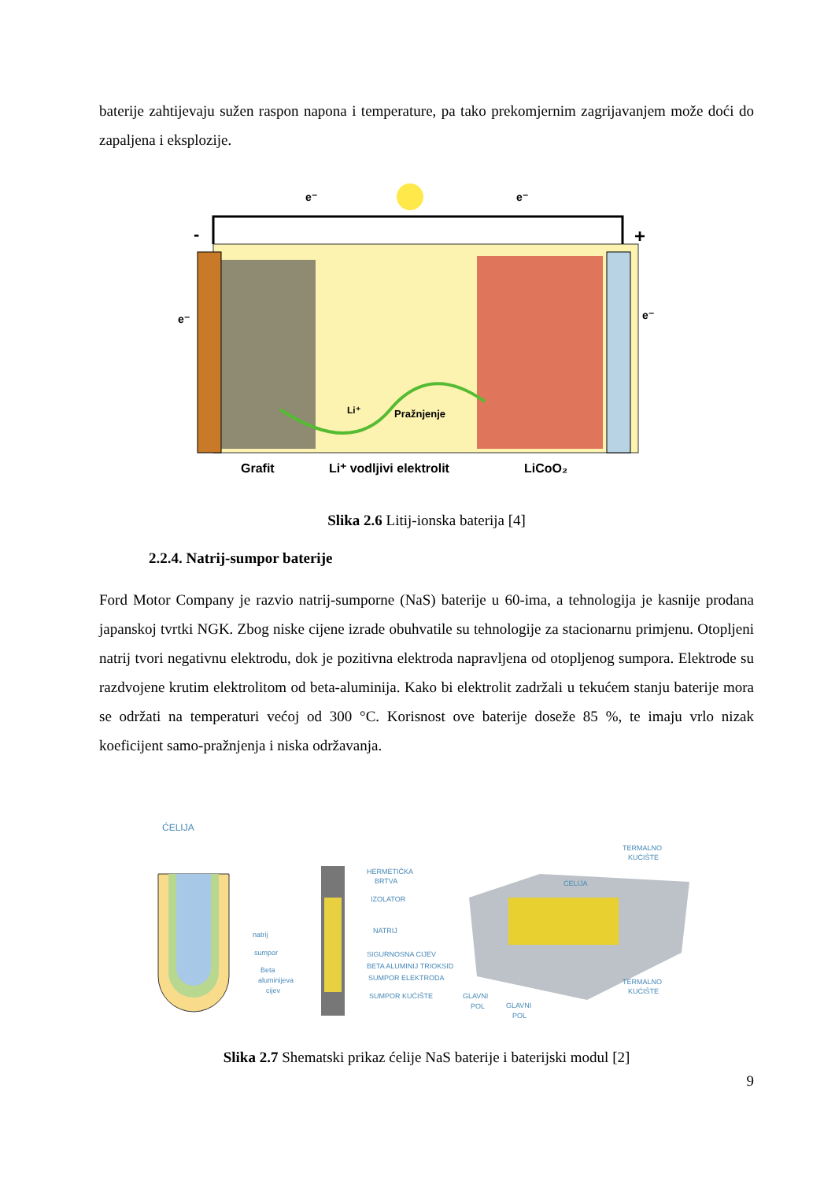baterije zahtijevaju sužen raspon napona i temperature, pa tako prekomjernim zagrijavanjem može doći do zapaljena i eksplozije.
-
+
e⁻
e⁻
e⁻
e⁻
Li⁺
Pražnjenje
Grafit
Li⁺ vodljivi elektrolit
LiCoO₂
Slika 2.6 Litij-ionska baterija [4]
2.2.4. Natrij-sumpor baterije
Ford Motor Company je razvio natrij-sumporne (NaS) baterije u 60-ima, a tehnologija je kasnije prodana japanskoj tvrtki NGK. Zbog niske cijene izrade obuhvatile su tehnologije za stacionarnu primjenu. Otopljeni natrij tvori negativnu elektrodu, dok je pozitivna elektroda napravljena od otopljenog sumpora. Elektrode su razdvojene krutim elektrolitom od beta-aluminija. Kako bi elektrolit zadržali u tekućem stanju baterije mora se održati na temperaturi većoj od 300 °C. Korisnost ove baterije doseže 85 %, te imaju vrlo nizak koeficijent samo-pražnjenja i niska održavanja.
ĆELIJA
natrij
sumpor
Beta
aluminijeva
cijev
HERMETIČKA
BRTVA
IZOLATOR
NATRIJ
SIGURNOSNA CIJEV
BETA ALUMINIJ TRIOKSID
SUMPOR ELEKTRODA
SUMPOR KUĆIŠTE
TERMALNO
KUĆIŠTE
ĆELIJA
TERMALNO
KUĆIŠTE
GLAVNI
POL
GLAVNI
POL
Slika 2.7 Shematski prikaz ćelije NaS baterije i baterijski modul [2]
9